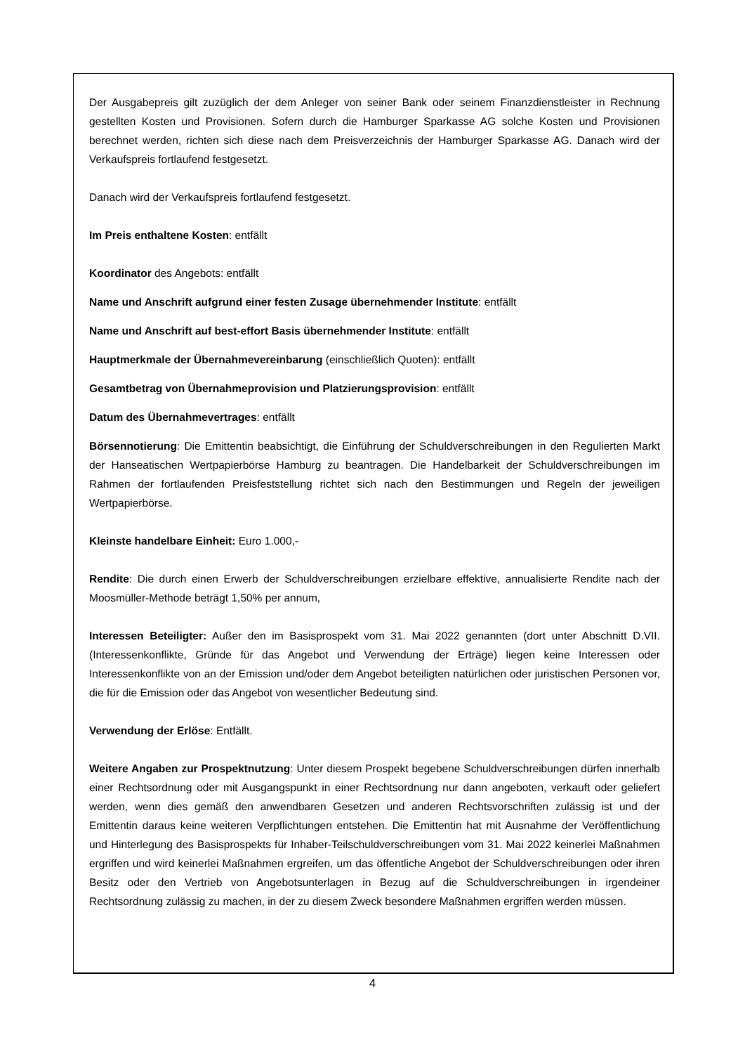Der Ausgabepreis gilt zuzüglich der dem Anleger von seiner Bank oder seinem Finanzdienstleister in Rechnung gestellten Kosten und Provisionen. Sofern durch die Hamburger Sparkasse AG solche Kosten und Provisionen berechnet werden, richten sich diese nach dem Preisverzeichnis der Hamburger Sparkasse AG. Danach wird der Verkaufspreis fortlaufend festgesetzt.
Danach wird der Verkaufspreis fortlaufend festgesetzt.
Im Preis enthaltene Kosten: entfällt
Koordinator des Angebots: entfällt
Name und Anschrift aufgrund einer festen Zusage übernehmender Institute: entfällt
Name und Anschrift auf best-effort Basis übernehmender Institute: entfällt
Hauptmerkmale der Übernahmevereinbarung (einschließlich Quoten): entfällt
Gesamtbetrag von Übernahmeprovision und Platzierungsprovision: entfällt
Datum des Übernahmevertrages: entfällt
Börsennotierung: Die Emittentin beabsichtigt, die Einführung der Schuldverschreibungen in den Regulierten Markt der Hanseatischen Wertpapierbörse Hamburg zu beantragen. Die Handelbarkeit der Schuldverschreibungen im Rahmen der fortlaufenden Preisfeststellung richtet sich nach den Bestimmungen und Regeln der jeweiligen Wertpapierbörse.
Kleinste handelbare Einheit: Euro 1.000,-
Rendite: Die durch einen Erwerb der Schuldverschreibungen erzielbare effektive, annualisierte Rendite nach der Moosmüller-Methode beträgt 1,50% per annum,
Interessen Beteiligter: Außer den im Basisprospekt vom 31. Mai 2022 genannten (dort unter Abschnitt D.VII. (Interessenkonflikte, Gründe für das Angebot und Verwendung der Erträge) liegen keine Interessen oder Interessenkonflikte von an der Emission und/oder dem Angebot beteiligten natürlichen oder juristischen Personen vor, die für die Emission oder das Angebot von wesentlicher Bedeutung sind.
Verwendung der Erlöse: Entfällt.
Weitere Angaben zur Prospektnutzung: Unter diesem Prospekt begebene Schuldverschreibungen dürfen innerhalb einer Rechtsordnung oder mit Ausgangspunkt in einer Rechtsordnung nur dann angeboten, verkauft oder geliefert werden, wenn dies gemäß den anwendbaren Gesetzen und anderen Rechtsvorschriften zulässig ist und der Emittentin daraus keine weiteren Verpflichtungen entstehen. Die Emittentin hat mit Ausnahme der Veröffentlichung und Hinterlegung des Basisprospekts für Inhaber-Teilschuldverschreibungen vom 31. Mai 2022 keinerlei Maßnahmen ergriffen und wird keinerlei Maßnahmen ergreifen, um das öffentliche Angebot der Schuldverschreibungen oder ihren Besitz oder den Vertrieb von Angebotsunterlagen in Bezug auf die Schuldverschreibungen in irgendeiner Rechtsordnung zulässig zu machen, in der zu diesem Zweck besondere Maßnahmen ergriffen werden müssen.
4